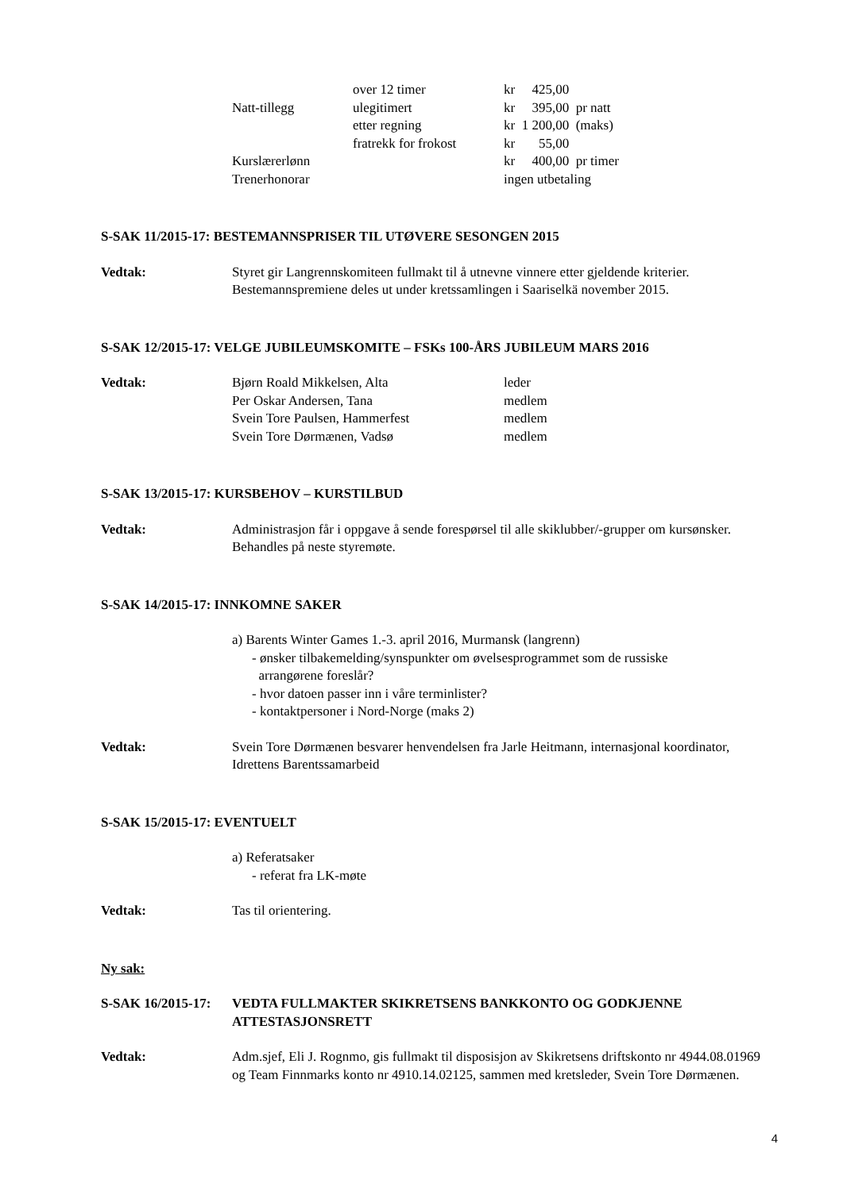| | over 12 timer | kr 425,00 |
| Natt-tillegg | ulegitimert | kr 395,00 pr natt |
| | etter regning | kr 1 200,00 (maks) |
| | fratrekk for frokost | kr 55,00 |
| Kurslærerlønn | | kr 400,00 pr timer |
| Trenerhonorar | | ingen utbetaling |
S-SAK 11/2015-17: BESTEMANNSPRISER TIL UTØVERE SESONGEN 2015
Vedtak: Styret gir Langrennskomiteen fullmakt til å utnevne vinnere etter gjeldende kriterier.
Bestemannspremiene deles ut under kretssamlingen i Saariselkä november 2015.
S-SAK 12/2015-17: VELGE JUBILEUMSKOMITE – FSKs 100-ÅRS JUBILEUM MARS 2016
Vedtak:
| Bjørn Roald Mikkelsen, Alta | leder |
| Per Oskar Andersen, Tana | medlem |
| Svein Tore Paulsen, Hammerfest | medlem |
| Svein Tore Dørmænen, Vadsø | medlem |
S-SAK 13/2015-17: KURSBEHOV – KURSTILBUD
Vedtak: Administrasjon får i oppgave å sende forespørsel til alle skiklubber/-grupper om kursønsker.
Behandles på neste styremøte.
S-SAK 14/2015-17: INNKOMNE SAKER
a) Barents Winter Games 1.-3. april 2016, Murmansk (langrenn)
- ønsker tilbakemelding/synspunkter om øvelsesprogrammet som de russiske
arrangørene foreslår?
- hvor datoen passer inn i våre terminlister?
- kontaktpersoner i Nord-Norge (maks 2)
Vedtak: Svein Tore Dørmænen besvarer henvendelsen fra Jarle Heitmann, internasjonal koordinator, Idrettens Barentssamarbeid
S-SAK 15/2015-17: EVENTUELT
a) Referatsaker
- referat fra LK-møte
Vedtak: Tas til orientering.
Ny sak:
S-SAK 16/2015-17:
VEDTA FULLMAKTER SKIKRETSENS BANKKONTO OG GODKJENNE ATTESTASJONSRETT
Vedtak: Adm.sjef, Eli J. Rognmo, gis fullmakt til disposisjon av Skikretsens driftskonto nr 4944.08.01969 og Team Finnmarks konto nr 4910.14.02125, sammen med kretsleder, Svein Tore Dørmænen.
4